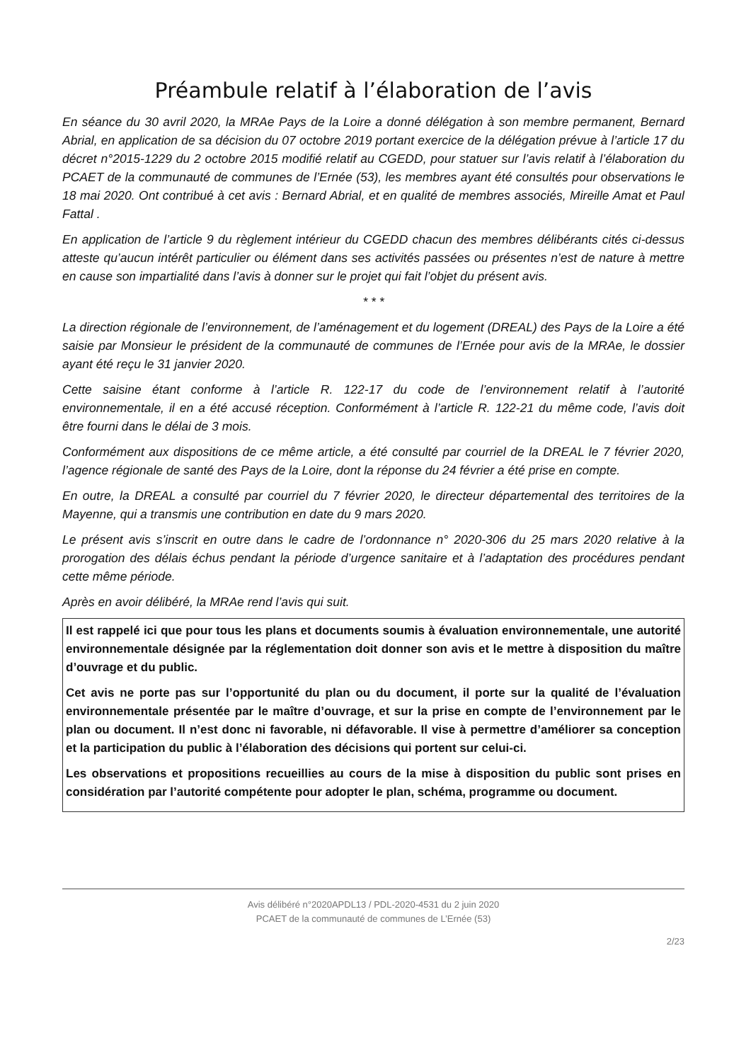Préambule relatif à l’élaboration de l’avis
En séance du 30 avril 2020, la MRAe Pays de la Loire a donné délégation à son membre permanent, Bernard Abrial, en application de sa décision du 07 octobre 2019 portant exercice de la délégation prévue à l’article 17 du décret n°2015-1229 du 2 octobre 2015 modifié relatif au CGEDD, pour statuer sur l’avis relatif à l’élaboration du PCAET de la communauté de communes de l’Ernée (53), les membres ayant été consultés pour observations le 18 mai 2020. Ont contribué à cet avis : Bernard Abrial, et en qualité de membres associés, Mireille Amat et Paul Fattal .
En application de l’article 9 du règlement intérieur du CGEDD chacun des membres délibérants cités ci-dessus atteste qu’aucun intérêt particulier ou élément dans ses activités passées ou présentes n’est de nature à mettre en cause son impartialité dans l’avis à donner sur le projet qui fait l’objet du présent avis.
* * *
La direction régionale de l’environnement, de l’aménagement et du logement (DREAL) des Pays de la Loire a été saisie par Monsieur le président de la communauté de communes de l’Ernée pour avis de la MRAe, le dossier ayant été reçu le 31 janvier 2020.
Cette saisine étant conforme à l’article R. 122-17 du code de l’environnement relatif à l’autorité environnementale, il en a été accusé réception. Conformément à l’article R. 122-21 du même code, l’avis doit être fourni dans le délai de 3 mois.
Conformément aux dispositions de ce même article, a été consulté par courriel de la DREAL le 7 février 2020, l’agence régionale de santé des Pays de la Loire, dont la réponse du 24 février a été prise en compte.
En outre, la DREAL a consulté par courriel du 7 février 2020, le directeur départemental des territoires de la Mayenne, qui a transmis une contribution en date du 9 mars 2020.
Le présent avis s’inscrit en outre dans le cadre de l’ordonnance n° 2020-306 du 25 mars 2020 relative à la prorogation des délais échus pendant la période d’urgence sanitaire et à l’adaptation des procédures pendant cette même période.
Après en avoir délibéré, la MRAe rend l’avis qui suit.
Il est rappelé ici que pour tous les plans et documents soumis à évaluation environnementale, une autorité environnementale désignée par la réglementation doit donner son avis et le mettre à disposition du maître d’ouvrage et du public.
Cet avis ne porte pas sur l’opportunité du plan ou du document, il porte sur la qualité de l’évaluation environnementale présentée par le maître d’ouvrage, et sur la prise en compte de l’environnement par le plan ou document. Il n’est donc ni favorable, ni défavorable. Il vise à permettre d’améliorer sa conception et la participation du public à l’élaboration des décisions qui portent sur celui-ci.
Les observations et propositions recueillies au cours de la mise à disposition du public sont prises en considération par l’autorité compétente pour adopter le plan, schéma, programme ou document.
Avis délibéré n°2020APDL13 / PDL-2020-4531 du 2 juin 2020
PCAET de la communauté de communes de L’Ernée (53)
2/23